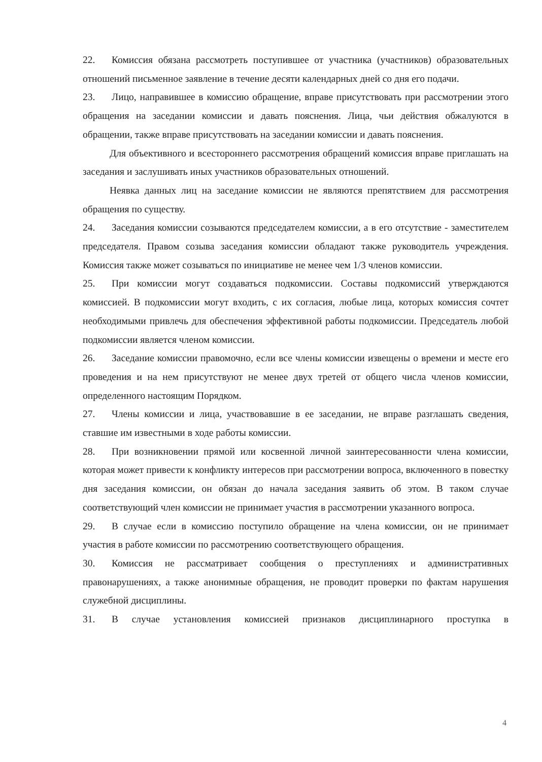22. Комиссия обязана рассмотреть поступившее от участника (участников) образовательных отношений письменное заявление в течение десяти календарных дней со дня его подачи.
23. Лицо, направившее в комиссию обращение, вправе присутствовать при рассмотрении этого обращения на заседании комиссии и давать пояснения. Лица, чьи действия обжалуются в обращении, также вправе присутствовать на заседании комиссии и давать пояснения.
Для объективного и всестороннего рассмотрения обращений комиссия вправе приглашать на заседания и заслушивать иных участников образовательных отношений.
Неявка данных лиц на заседание комиссии не являются препятствием для рассмотрения обращения по существу.
24. Заседания комиссии созываются председателем комиссии, а в его отсутствие - заместителем председателя. Правом созыва заседания комиссии обладают также руководитель учреждения. Комиссия также может созываться по инициативе не менее чем 1/3 членов комиссии.
25. При комиссии могут создаваться подкомиссии. Составы подкомиссий утверждаются комиссией. В подкомиссии могут входить, с их согласия, любые лица, которых комиссия сочтет необходимыми привлечь для обеспечения эффективной работы подкомиссии. Председатель любой подкомиссии является членом комиссии.
26. Заседание комиссии правомочно, если все члены комиссии извещены о времени и месте его проведения и на нем присутствуют не менее двух третей от общего числа членов комиссии, определенного настоящим Порядком.
27. Члены комиссии и лица, участвовавшие в ее заседании, не вправе разглашать сведения, ставшие им известными в ходе работы комиссии.
28. При возникновении прямой или косвенной личной заинтересованности члена комиссии, которая может привести к конфликту интересов при рассмотрении вопроса, включенного в повестку дня заседания комиссии, он обязан до начала заседания заявить об этом. В таком случае соответствующий член комиссии не принимает участия в рассмотрении указанного вопроса.
29. В случае если в комиссию поступило обращение на члена комиссии, он не принимает участия в работе комиссии по рассмотрению соответствующего обращения.
30. Комиссия не рассматривает сообщения о преступлениях и административных правонарушениях, а также анонимные обращения, не проводит проверки по фактам нарушения служебной дисциплины.
31. В случае установления комиссией признаков дисциплинарного проступка в
4